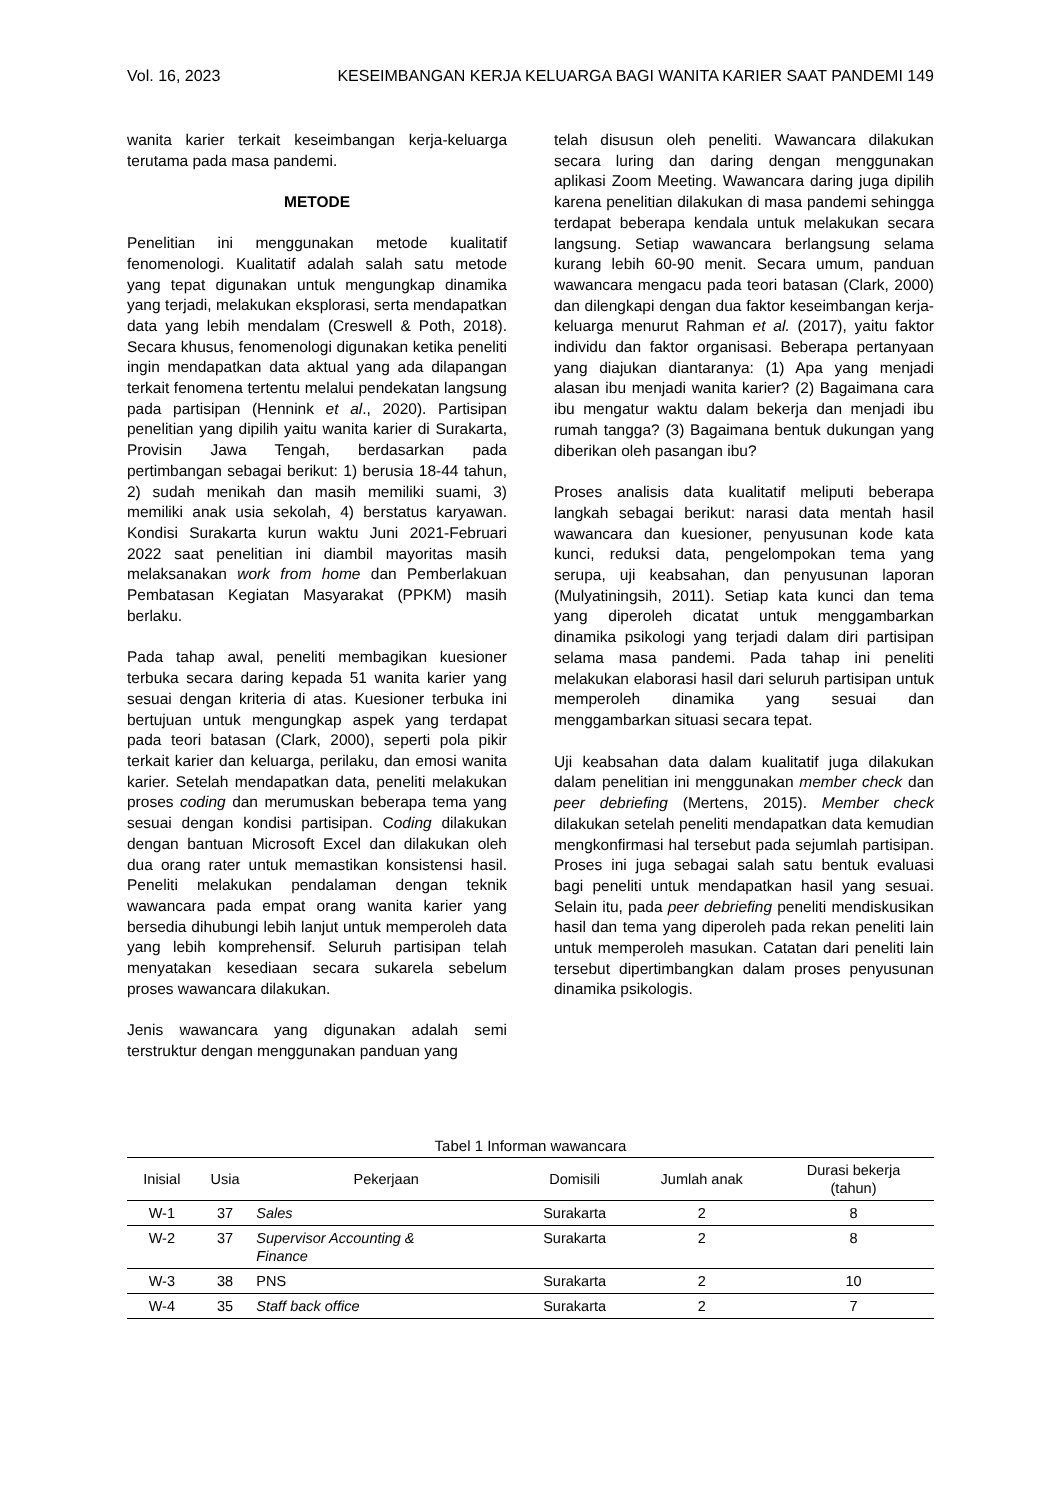Vol. 16, 2023 KESEIMBANGAN KERJA KELUARGA BAGI WANITA KARIER SAAT PANDEMI 149
wanita karier terkait keseimbangan kerja-keluarga terutama pada masa pandemi.
METODE
Penelitian ini menggunakan metode kualitatif fenomenologi. Kualitatif adalah salah satu metode yang tepat digunakan untuk mengungkap dinamika yang terjadi, melakukan eksplorasi, serta mendapatkan data yang lebih mendalam (Creswell & Poth, 2018). Secara khusus, fenomenologi digunakan ketika peneliti ingin mendapatkan data aktual yang ada dilapangan terkait fenomena tertentu melalui pendekatan langsung pada partisipan (Hennink et al., 2020). Partisipan penelitian yang dipilih yaitu wanita karier di Surakarta, Provisin Jawa Tengah, berdasarkan pada pertimbangan sebagai berikut: 1) berusia 18-44 tahun, 2) sudah menikah dan masih memiliki suami, 3) memiliki anak usia sekolah, 4) berstatus karyawan. Kondisi Surakarta kurun waktu Juni 2021-Februari 2022 saat penelitian ini diambil mayoritas masih melaksanakan work from home dan Pemberlakuan Pembatasan Kegiatan Masyarakat (PPKM) masih berlaku.
Pada tahap awal, peneliti membagikan kuesioner terbuka secara daring kepada 51 wanita karier yang sesuai dengan kriteria di atas. Kuesioner terbuka ini bertujuan untuk mengungkap aspek yang terdapat pada teori batasan (Clark, 2000), seperti pola pikir terkait karier dan keluarga, perilaku, dan emosi wanita karier. Setelah mendapatkan data, peneliti melakukan proses coding dan merumuskan beberapa tema yang sesuai dengan kondisi partisipan. Coding dilakukan dengan bantuan Microsoft Excel dan dilakukan oleh dua orang rater untuk memastikan konsistensi hasil. Peneliti melakukan pendalaman dengan teknik wawancara pada empat orang wanita karier yang bersedia dihubungi lebih lanjut untuk memperoleh data yang lebih komprehensif. Seluruh partisipan telah menyatakan kesediaan secara sukarela sebelum proses wawancara dilakukan.
Jenis wawancara yang digunakan adalah semi terstruktur dengan menggunakan panduan yang
telah disusun oleh peneliti. Wawancara dilakukan secara luring dan daring dengan menggunakan aplikasi Zoom Meeting. Wawancara daring juga dipilih karena penelitian dilakukan di masa pandemi sehingga terdapat beberapa kendala untuk melakukan secara langsung. Setiap wawancara berlangsung selama kurang lebih 60-90 menit. Secara umum, panduan wawancara mengacu pada teori batasan (Clark, 2000) dan dilengkapi dengan dua faktor keseimbangan kerja-keluarga menurut Rahman et al. (2017), yaitu faktor individu dan faktor organisasi. Beberapa pertanyaan yang diajukan diantaranya: (1) Apa yang menjadi alasan ibu menjadi wanita karier? (2) Bagaimana cara ibu mengatur waktu dalam bekerja dan menjadi ibu rumah tangga? (3) Bagaimana bentuk dukungan yang diberikan oleh pasangan ibu?
Proses analisis data kualitatif meliputi beberapa langkah sebagai berikut: narasi data mentah hasil wawancara dan kuesioner, penyusunan kode kata kunci, reduksi data, pengelompokan tema yang serupa, uji keabsahan, dan penyusunan laporan (Mulyatiningsih, 2011). Setiap kata kunci dan tema yang diperoleh dicatat untuk menggambarkan dinamika psikologi yang terjadi dalam diri partisipan selama masa pandemi. Pada tahap ini peneliti melakukan elaborasi hasil dari seluruh partisipan untuk memperoleh dinamika yang sesuai dan menggambarkan situasi secara tepat.
Uji keabsahan data dalam kualitatif juga dilakukan dalam penelitian ini menggunakan member check dan peer debriefing (Mertens, 2015). Member check dilakukan setelah peneliti mendapatkan data kemudian mengkonfirmasi hal tersebut pada sejumlah partisipan. Proses ini juga sebagai salah satu bentuk evaluasi bagi peneliti untuk mendapatkan hasil yang sesuai. Selain itu, pada peer debriefing peneliti mendiskusikan hasil dan tema yang diperoleh pada rekan peneliti lain untuk memperoleh masukan. Catatan dari peneliti lain tersebut dipertimbangkan dalam proses penyusunan dinamika psikologis.
Tabel 1 Informan wawancara
| Inisial | Usia | Pekerjaan | Domisili | Jumlah anak | Durasi bekerja (tahun) |
| --- | --- | --- | --- | --- | --- |
| W-1 | 37 | Sales | Surakarta | 2 | 8 |
| W-2 | 37 | Supervisor Accounting & Finance | Surakarta | 2 | 8 |
| W-3 | 38 | PNS | Surakarta | 2 | 10 |
| W-4 | 35 | Staff back office | Surakarta | 2 | 7 |